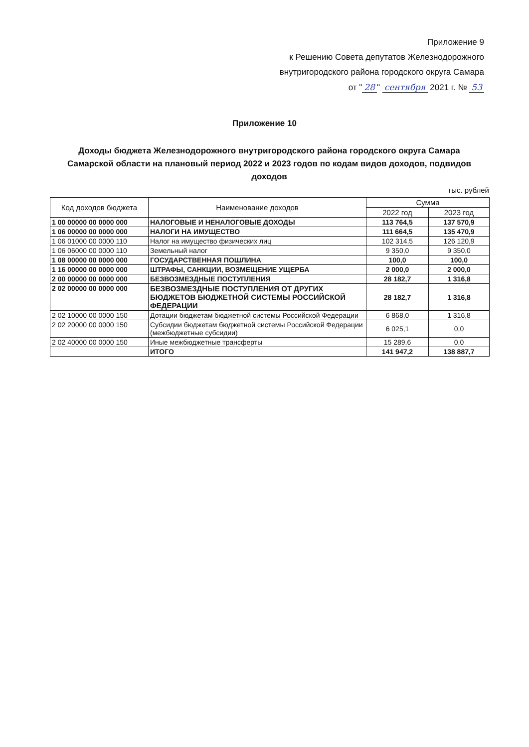Приложение 9
к Решению Совета депутатов Железнодорожного
внутригородского района городского округа Самара
от " 28 " сентября 2021 г. № 53
Приложение 10
Доходы бюджета Железнодорожного внутригородского района городского округа Самара Самарской области на плановый период 2022 и 2023 годов по кодам видов доходов, подвидов доходов
тыс. рублей
| Код доходов бюджета | Наименование доходов | Сумма | |
| --- | --- | --- | --- |
| | | 2022 год | 2023 год |
| 1 00 00000 00 0000 000 | НАЛОГОВЫЕ И НЕНАЛОГОВЫЕ ДОХОДЫ | 113 764,5 | 137 570,9 |
| 1 06 00000 00 0000 000 | НАЛОГИ НА ИМУЩЕСТВО | 111 664,5 | 135 470,9 |
| 1 06 01000 00 0000 110 | Налог на имущество физических лиц | 102 314,5 | 126 120,9 |
| 1 06 06000 00 0000 110 | Земельный налог | 9 350,0 | 9 350,0 |
| 1 08 00000 00 0000 000 | ГОСУДАРСТВЕННАЯ ПОШЛИНА | 100,0 | 100,0 |
| 1 16 00000 00 0000 000 | ШТРАФЫ, САНКЦИИ, ВОЗМЕЩЕНИЕ УЩЕРБА | 2 000,0 | 2 000,0 |
| 2 00 00000 00 0000 000 | БЕЗВОЗМЕЗДНЫЕ ПОСТУПЛЕНИЯ | 28 182,7 | 1 316,8 |
| 2 02 00000 00 0000 000 | БЕЗВОЗМЕЗДНЫЕ ПОСТУПЛЕНИЯ ОТ ДРУГИХ БЮДЖЕТОВ БЮДЖЕТНОЙ СИСТЕМЫ РОССИЙСКОЙ ФЕДЕРАЦИИ | 28 182,7 | 1 316,8 |
| 2 02 10000 00 0000 150 | Дотации бюджетам бюджетной системы Российской Федерации | 6 868,0 | 1 316,8 |
| 2 02 20000 00 0000 150 | Субсидии бюджетам бюджетной системы Российской Федерации (межбюджетные субсидии) | 6 025,1 | 0,0 |
| 2 02 40000 00 0000 150 | Иные межбюджетные трансферты | 15 289,6 | 0,0 |
| | ИТОГО | 141 947,2 | 138 887,7 |